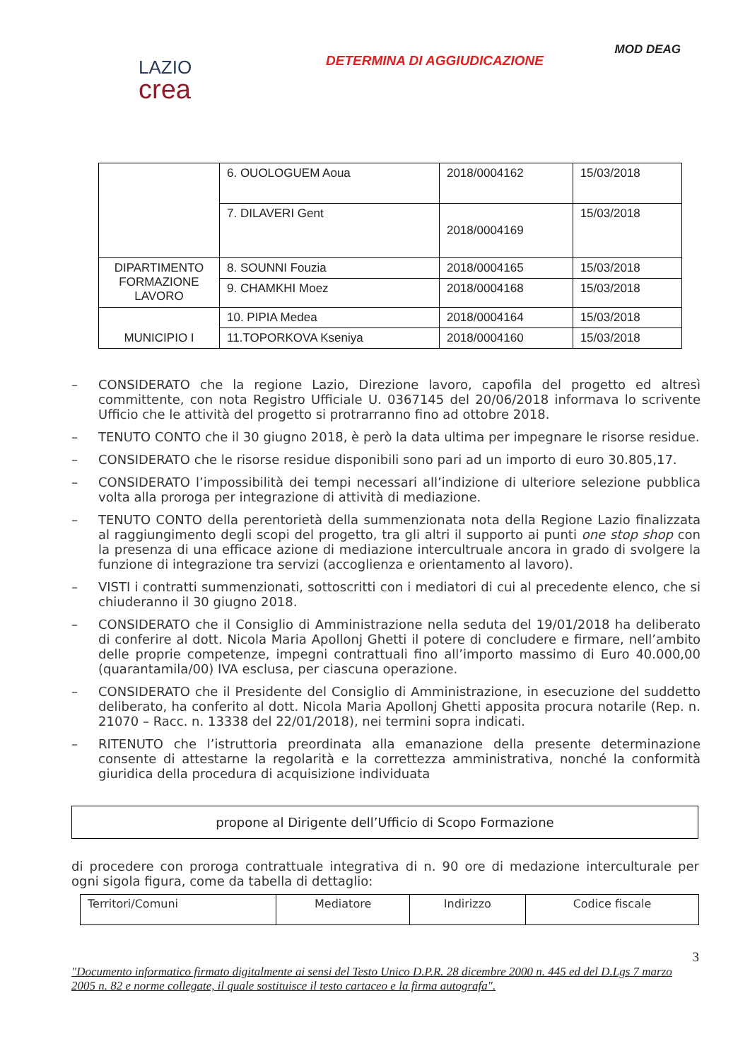MOD DEAG
LAZIO
crea
DETERMINA DI AGGIUDICAZIONE
| | 6. OUOLOGUEM Aoua | 2018/0004162 | 15/03/2018 |
| | 7. DILAVERI Gent | 2018/0004169 | 15/03/2018 |
| DIPARTIMENTO FORMAZIONE LAVORO | 8. SOUNNI Fouzia | 2018/0004165 | 15/03/2018 |
| | 9. CHAMKHI Moez | 2018/0004168 | 15/03/2018 |
| MUNICIPIO I | 10. PIPIA Medea | 2018/0004164 | 15/03/2018 |
| | 11.TOPORKOVA Kseniya | 2018/0004160 | 15/03/2018 |
– CONSIDERATO che la regione Lazio, Direzione lavoro, capofila del progetto ed altresì committente, con nota Registro Ufficiale U. 0367145 del 20/06/2018 informava lo scrivente Ufficio che le attività del progetto si protrarranno fino ad ottobre 2018.
– TENUTO CONTO che il 30 giugno 2018, è però la data ultima per impegnare le risorse residue.
– CONSIDERATO che le risorse residue disponibili sono pari ad un importo di euro 30.805,17.
– CONSIDERATO l’impossibilità dei tempi necessari all’indizione di ulteriore selezione pubblica volta alla proroga per integrazione di attività di mediazione.
– TENUTO CONTO della perentorietà della summenzionata nota della Regione Lazio finalizzata al raggiungimento degli scopi del progetto, tra gli altri il supporto ai punti one stop shop con la presenza di una efficace azione di mediazione intercultruale ancora in grado di svolgere la funzione di integrazione tra servizi (accoglienza e orientamento al lavoro).
– VISTI i contratti summenzionati, sottoscritti con i mediatori di cui al precedente elenco, che si chiuderanno il 30 giugno 2018.
– CONSIDERATO che il Consiglio di Amministrazione nella seduta del 19/01/2018 ha deliberato di conferire al dott. Nicola Maria Apollonj Ghetti il potere di concludere e firmare, nell’ambito delle proprie competenze, impegni contrattuali fino all’importo massimo di Euro 40.000,00 (quarantamila/00) IVA esclusa, per ciascuna operazione.
– CONSIDERATO che il Presidente del Consiglio di Amministrazione, in esecuzione del suddetto deliberato, ha conferito al dott. Nicola Maria Apollonj Ghetti apposita procura notarile (Rep. n. 21070 – Racc. n. 13338 del 22/01/2018), nei termini sopra indicati.
– RITENUTO che l’istruttoria preordinata alla emanazione della presente determinazione consente di attestarne la regolarità e la correttezza amministrativa, nonché la conformità giuridica della procedura di acquisizione individuata
propone al Dirigente dell’Ufficio di Scopo Formazione
di procedere con proroga contrattuale integrativa di n. 90 ore di medazione interculturale per ogni sigola figura, come da tabella di dettaglio:
| Territori/Comuni | Mediatore | Indirizzo | Codice fiscale |
| --- | --- | --- | --- |
3
"Documento informatico firmato digitalmente ai sensi del Testo Unico D.P.R. 28 dicembre 2000 n. 445 ed del D.Lgs 7 marzo 2005 n. 82 e norme collegate, il quale sostituisce il testo cartaceo e la firma autografa".